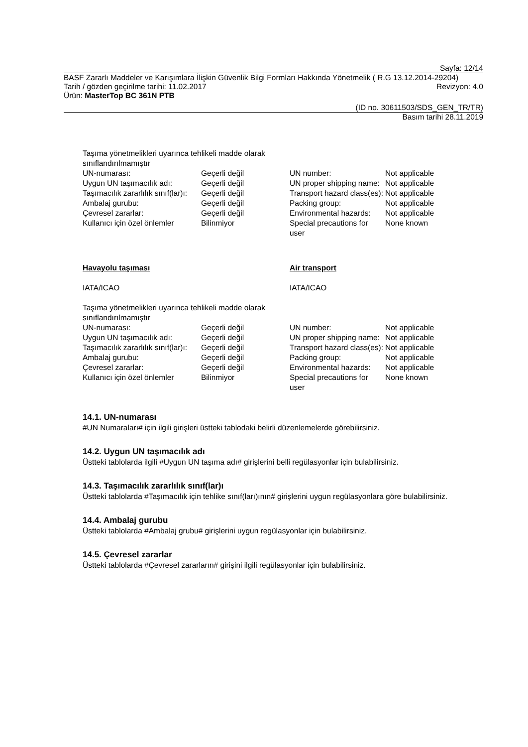Sayfa: 12/14
BASF Zararlı Maddeler ve Karışımlara İlişkin Güvenlik Bilgi Formları Hakkında Yönetmelik ( R.G 13.12.2014-29204)
Tarih / gözden geçirilme tarihi: 11.02.2017 Revizyon: 4.0
Ürün: MasterTop BC 361N PTB
(ID no. 30611503/SDS_GEN_TR/TR)
Basım tarihi 28.11.2019
| Taşıma yönetmelikleri uyarınca tehlikeli madde olarak sınıflandırılmamıştır | | | |
| UN-numarası: | Geçerli değil | UN number: | Not applicable |
| Uygun UN taşımacılık adı: | Geçerli değil | UN proper shipping name: | Not applicable |
| Taşımacılık zararlılık sınıf(lar)ı: | Geçerli değil | Transport hazard class(es): | Not applicable |
| Ambalaj gurubu: | Geçerli değil | Packing group: | Not applicable |
| Çevresel zararlar: | Geçerli değil | Environmental hazards: | Not applicable |
| Kullanıcı için özel önlemler | Bilinmiyor | Special precautions for user | None known |
| Havayolu taşıması | | Air transport | |
| IATA/ICAO | | IATA/ICAO | |
| Taşıma yönetmelikleri uyarınca tehlikeli madde olarak sınıflandırılmamıştır | | | |
| UN-numarası: | Geçerli değil | UN number: | Not applicable |
| Uygun UN taşımacılık adı: | Geçerli değil | UN proper shipping name: | Not applicable |
| Taşımacılık zararlılık sınıf(lar)ı: | Geçerli değil | Transport hazard class(es): | Not applicable |
| Ambalaj gurubu: | Geçerli değil | Packing group: | Not applicable |
| Çevresel zararlar: | Geçerli değil | Environmental hazards: | Not applicable |
| Kullanıcı için özel önlemler | Bilinmiyor | Special precautions for user | None known |
14.1. UN-numarası
#UN Numaraları# için ilgili girişleri üstteki tablodaki belirli düzenlemelerde görebilirsiniz.
14.2. Uygun UN taşımacılık adı
Üstteki tablolarda ilgili #Uygun UN taşıma adı# girişlerini belli regülasyonlar için bulabilirsiniz.
14.3. Taşımacılık zararlılık sınıf(lar)ı
Üstteki tablolarda #Taşımacılık için tehlike sınıf(ları)ının# girişlerini uygun regülasyonlara göre bulabilirsiniz.
14.4. Ambalaj gurubu
Üstteki tablolarda #Ambalaj grubu# girişlerini uygun regülasyonlar için bulabilirsiniz.
14.5. Çevresel zararlar
Üstteki tablolarda #Çevresel zararların# girişini ilgili regülasyonlar için bulabilirsiniz.